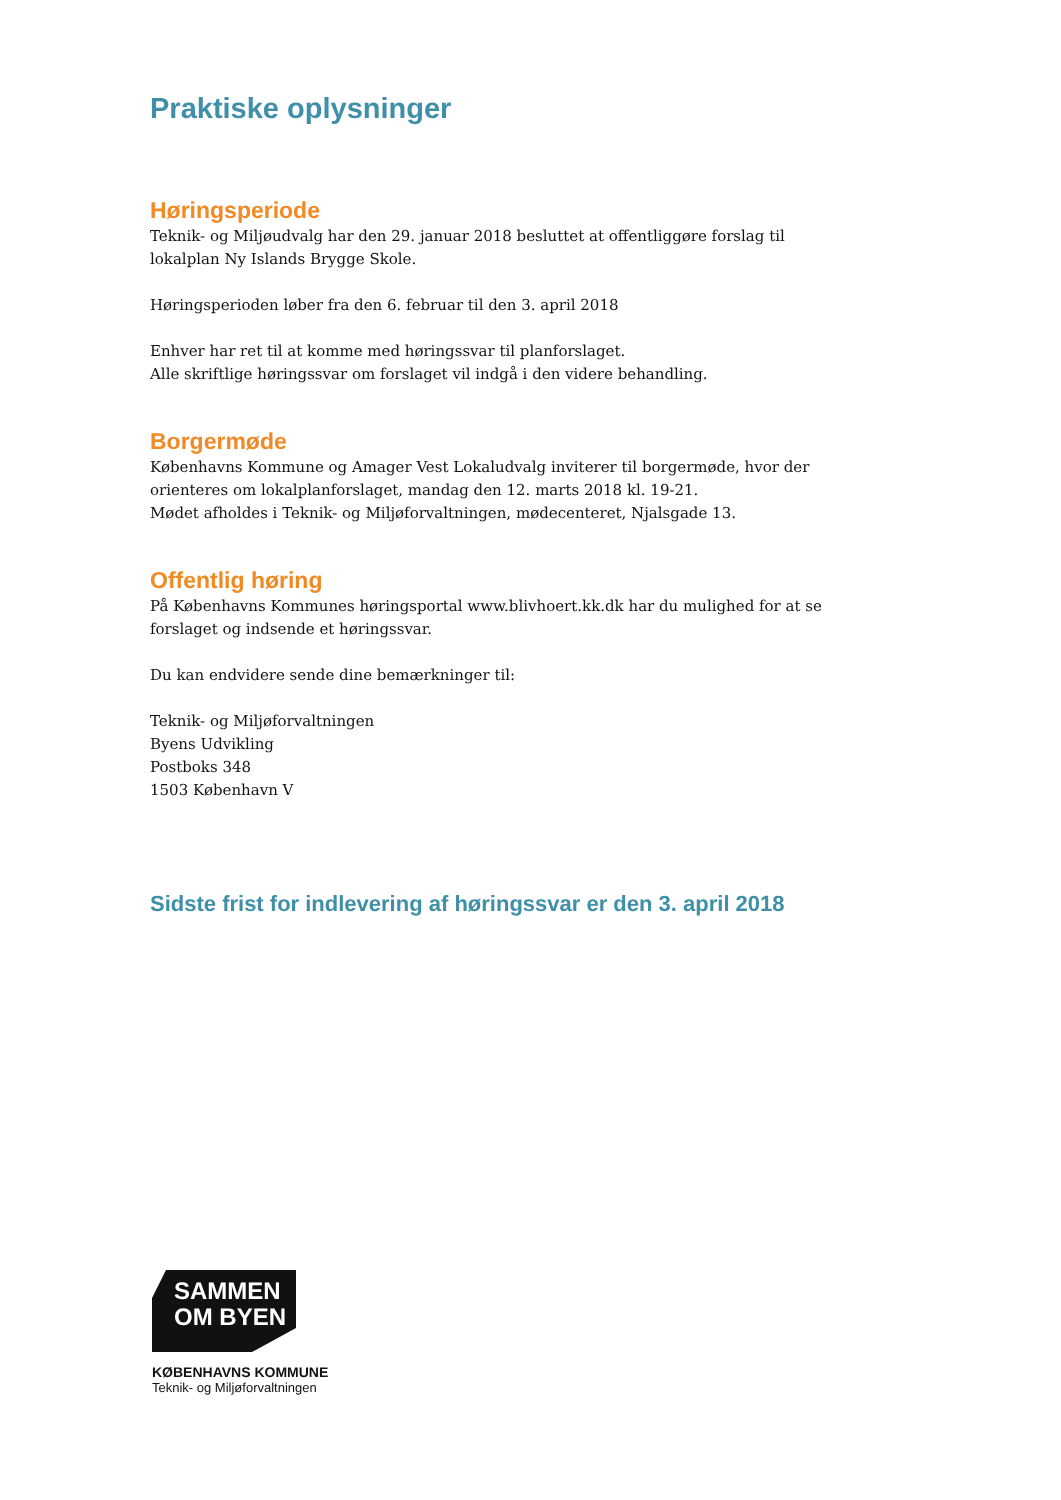Praktiske oplysninger
Høringsperiode
Teknik- og Miljøudvalg har den 29. januar 2018 besluttet at offentliggøre forslag til lokalplan Ny Islands Brygge Skole.
Høringsperioden løber fra den 6. februar til den 3. april 2018
Enhver har ret til at komme med høringssvar til planforslaget.
Alle skriftlige høringssvar om forslaget vil indgå i den videre behandling.
Borgermøde
Københavns Kommune og Amager Vest Lokaludvalg inviterer til borgermøde, hvor der orienteres om lokalplanforslaget, mandag den 12. marts 2018 kl. 19-21.
Mødet afholdes i Teknik- og Miljøforvaltningen, mødecenteret, Njalsgade 13.
Offentlig høring
På Københavns Kommunes høringsportal www.blivhoert.kk.dk har du mulighed for at se forslaget og indsende et høringssvar.
Du kan endvidere sende dine bemærkninger til:
Teknik- og Miljøforvaltningen
Byens Udvikling
Postboks 348
1503 København V
Sidste frist for indlevering af høringssvar er den 3. april 2018
SAMMEN
OM BYEN
KØBENHAVNS KOMMUNE
Teknik- og Miljøforvaltningen